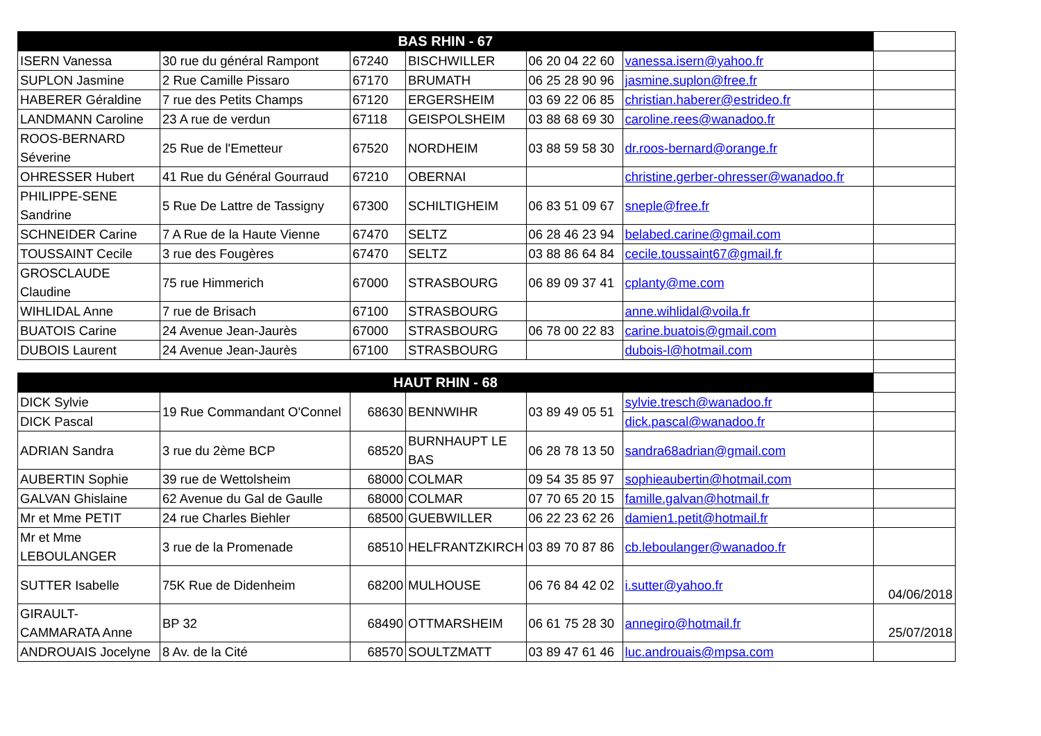| BAS RHIN - 67 | | | | | | |
| --- | --- | --- | --- | --- | --- | --- |
| ISERN Vanessa | 30 rue du général Rampont | 67240 | BISCHWILLER | 06 20 04 22 60 | vanessa.isern@yahoo.fr | |
| SUPLON Jasmine | 2 Rue Camille Pissaro | 67170 | BRUMATH | 06 25 28 90 96 | jasmine.suplon@free.fr | |
| HABERER Géraldine | 7 rue des Petits Champs | 67120 | ERGERSHEIM | 03 69 22 06 85 | christian.haberer@estrideo.fr | |
| LANDMANN Caroline | 23 A rue de verdun | 67118 | GEISPOLSHEIM | 03 88 68 69 30 | caroline.rees@wanadoo.fr | |
| ROOS-BERNARD Séverine | 25 Rue de l'Emetteur | 67520 | NORDHEIM | 03 88 59 58 30 | dr.roos-bernard@orange.fr | |
| OHRESSER Hubert | 41 Rue du Général Gourraud | 67210 | OBERNAI | | christine.gerber-ohresser@wanadoo.fr | |
| PHILIPPE-SENE Sandrine | 5 Rue De Lattre de Tassigny | 67300 | SCHILTIGHEIM | 06 83 51 09 67 | sneple@free.fr | |
| SCHNEIDER Carine | 7 A Rue de la Haute Vienne | 67470 | SELTZ | 06 28 46 23 94 | belabed.carine@gmail.com | |
| TOUSSAINT Cecile | 3 rue des Fougères | 67470 | SELTZ | 03 88 86 64 84 | cecile.toussaint67@gmail.fr | |
| GROSCLAUDE Claudine | 75 rue Himmerich | 67000 | STRASBOURG | 06 89 09 37 41 | cplanty@me.com | |
| WIHLIDAL Anne | 7 rue de Brisach | 67100 | STRASBOURG | | anne.wihlidal@voila.fr | |
| BUATOIS Carine | 24 Avenue Jean-Jaurès | 67000 | STRASBOURG | 06 78 00 22 83 | carine.buatois@gmail.com | |
| DUBOIS Laurent | 24 Avenue Jean-Jaurès | 67100 | STRASBOURG | | dubois-l@hotmail.com | |
| HAUT RHIN - 68 | | | | | | |
| DICK Sylvie | 19 Rue Commandant O'Connel | 68630 | BENNWIHR | 03 89 49 05 51 | sylvie.tresch@wanadoo.fr | |
| DICK Pascal | | | | | dick.pascal@wanadoo.fr | |
| ADRIAN Sandra | 3 rue du 2ème BCP | 68520 | BURNHAUPT LE BAS | 06 28 78 13 50 | sandra68adrian@gmail.com | |
| AUBERTIN Sophie | 39 rue de Wettolsheim | 68000 | COLMAR | 09 54 35 85 97 | sophieaubertin@hotmail.com | |
| GALVAN Ghislaine | 62 Avenue du Gal de Gaulle | 68000 | COLMAR | 07 70 65 20 15 | famille.galvan@hotmail.fr | |
| Mr et Mme PETIT | 24 rue Charles Biehler | 68500 | GUEBWILLER | 06 22 23 62 26 | damien1.petit@hotmail.fr | |
| Mr et Mme LEBOULANGER | 3 rue de la Promenade | 68510 | HELFRANTZKIRCH | 03 89 70 87 86 | cb.leboulanger@wanadoo.fr | |
| SUTTER Isabelle | 75K Rue de Didenheim | 68200 | MULHOUSE | 06 76 84 42 02 | i.sutter@yahoo.fr | 04/06/2018 |
| GIRAULT-CAMMARATA Anne | BP 32 | 68490 | OTTMARSHEIM | 06 61 75 28 30 | annegiro@hotmail.fr | 25/07/2018 |
| ANDROUAIS Jocelyne | 8 Av. de la Cité | 68570 | SOULTZMATT | 03 89 47 61 46 | luc.androuais@mpsa.com | |